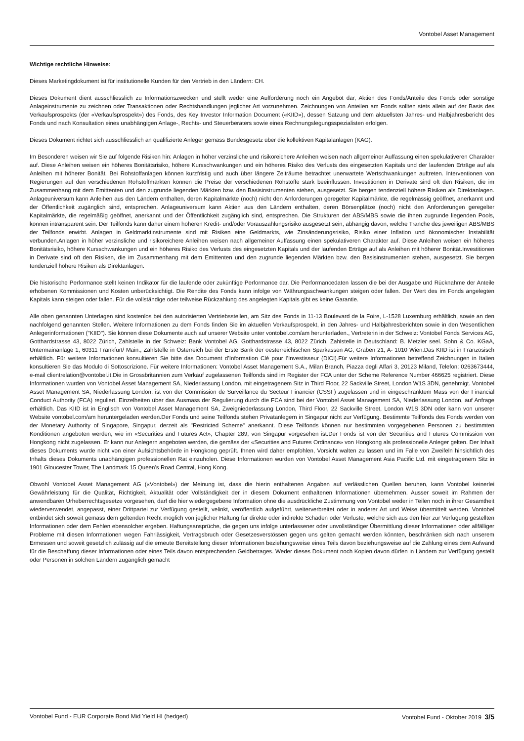Vontobel Asset Management
Wichtige rechtliche Hinweise:
Dieses Marketingdokument ist für institutionelle Kunden für den Vertrieb in den Ländern: CH.
Dieses Dokument dient ausschliesslich zu Informationszwecken und stellt weder eine Aufforderung noch ein Angebot dar, Aktien des Fonds/Anteile des Fonds oder sonstige Anlageinstrumente zu zeichnen oder Transaktionen oder Rechtshandlungen jeglicher Art vorzunehmen. Zeichnungen von Anteilen am Fonds sollten stets allein auf der Basis des Verkaufsprospekts (der «Verkaufsprospekt») des Fonds, des Key Investor Information Document («KIID»), dessen Satzung und dem aktuellsten Jahres- und Halbjahresbericht des Fonds und nach Konsultation eines unabhängigen Anlage-, Rechts- und Steuerberaters sowie eines Rechnungslegungsspezialisten erfolgen.
Dieses Dokument richtet sich ausschliesslich an qualifizierte Anleger gemäss Bundesgesetz über die kollektiven Kapitalanlagen (KAG).
Im Besonderen weisen wir Sie auf folgende Risiken hin: Anlagen in höher verzinsliche und risikoreichere Anleihen weisen nach allgemeiner Auffassung einen spekulativeren Charakter auf. Diese Anleihen weisen ein höheres Bonitätsrisiko, höhere Kursschwankungen und ein höheres Risiko des Verlusts des eingesetzten Kapitals und der laufenden Erträge auf als Anleihen mit höherer Bonität. Bei Rohstoffanlagen können kurzfristig und auch über längere Zeiträume betrachtet unerwartete Wertschwankungen auftreten. Interventionen von Regierungen auf den verschiedenen Rohstoffmärkten können die Preise der verschiedenen Rohstoffe stark beeinflussen. Investitionen in Derivate sind oft den Risiken, die im Zusammenhang mit dem Emittenten und den zugrunde liegenden Märkten bzw. den Basisinstrumenten stehen, ausgesetzt. Sie bergen tendenziell höhere Risiken als Direktanlagen. Anlageuniversum kann Anleihen aus den Ländern enthalten, deren Kapitalmärkte (noch) nicht den Anforderungen geregelter Kapitalmärkte, die regelmässig geöffnet, anerkannt und der Öffentlichkeit zugänglich sind, entsprechen. Anlageuniversum kann Aktien aus den Ländern enthalten, deren Börsenplätze (noch) nicht den Anforderungen geregelter Kapitalmärkte, die regelmäßig geöffnet, anerkannt und der Öffentlichkeit zugänglich sind, entsprechen. Die Strukturen der ABS/MBS sowie die ihnen zugrunde liegenden Pools, können intransparent sein. Der Teilfonds kann daher einem höheren Kredit- und/oder Vorauszahlungsrisiko ausgesetzt sein, abhängig davon, welche Tranche des jeweiligen ABS/MBS der Teilfonds erwirbt. Anlagen in Geldmarktinstrumente sind mit Risiken eine Geldmarkts, wie Zinsänderungsrisiko, Risiko einer Inflation und ökonomischer Instabilität verbunden.Anlagen in höher verzinsliche und risikoreichere Anleihen weisen nach allgemeiner Auffassung einen spekulativeren Charakter auf. Diese Anleihen weisen ein höheres Bonitätsrisiko, höhere Kursschwankungen und ein höheres Risiko des Verlusts des eingesetzten Kapitals und der laufenden Erträge auf als Anleihen mit höherer Bonität.Investitionen in Derivate sind oft den Risiken, die im Zusammenhang mit dem Emittenten und den zugrunde liegenden Märkten bzw. den Basisinstrumenten stehen, ausgesetzt. Sie bergen tendenziell höhere Risiken als Direktanlagen.
Die historische Performance stellt keinen Indikator für die laufende oder zukünftige Performance dar. Die Performancedaten lassen die bei der Ausgabe und Rücknahme der Anteile erhobenen Kommissionen und Kosten unberücksichtigt. Die Rendite des Fonds kann infolge von Währungsschwankungen steigen oder fallen. Der Wert des im Fonds angelegten Kapitals kann steigen oder fallen. Für die vollständige oder teilweise Rückzahlung des angelegten Kapitals gibt es keine Garantie.
Alle oben genannten Unterlagen sind kostenlos bei den autorisierten Vertriebsstellen, am Sitz des Fonds in 11-13 Boulevard de la Foire, L-1528 Luxemburg erhältlich, sowie an den nachfolgend genannten Stellen. Weitere Informationen zu dem Fonds finden Sie im aktuellen Verkaufsprospekt, in den Jahres- und Halbjahresberichten sowie in den Wesentlichen Anlegerinformationen ("KIID"). Sie können diese Dokumente auch auf unserer Website unter vontobel.com/am herunterladen., Vertreterin in der Schweiz: Vontobel Fonds Services AG, Gotthardstrasse 43, 8022 Zürich, Zahlstelle in der Schweiz: Bank Vontobel AG, Gotthardstrasse 43, 8022 Zürich, Zahlstelle in Deutschland: B. Metzler seel. Sohn & Co. KGaA, Untermainanlage 1, 60311 Frankfurt/ Main., Zahlstelle in Österreich bei der Erste Bank der oesterreichischen Sparkassen AG, Graben 21, A- 1010 Wien.Das KIID ist in Französisch erhältlich. Für weitere Informationen konsultieren Sie bitte das Document d’Information Clé pour l’Investisseur (DICI).Für weitere Informationen betreffend Zeichnungen in Italien konsultieren Sie das Modulo di Sottoscrizione. Für weitere Informationen: Vontobel Asset Management S.A., Milan Branch, Piazza degli Affari 3, 20123 Miland, Telefon: 0263673444, e-mail clientrelation@vontobel.it.Die in Grossbritannien zum Verkauf zugelassenen Teilfonds sind im Register der FCA unter der Scheme Reference Number 466625 registriert. Diese Informationen wurden von Vontobel Asset Management SA, Niederlassung London, mit eingetragenem Sitz in Third Floor, 22 Sackville Street, London W1S 3DN, genehmigt. Vontobel Asset Management SA, Niederlassung London, ist von der Commission de Surveillance du Secteur Financier (CSSF) zugelassen und in eingeschränktem Mass von der Financial Conduct Authority (FCA) reguliert. Einzelheiten über das Ausmass der Regulierung durch die FCA sind bei der Vontobel Asset Management SA, Niederlassung London, auf Anfrage erhältlich. Das KIID ist in Englisch von Vontobel Asset Management SA, Zweigniederlassung London, Third Floor, 22 Sackville Street, London W1S 3DN oder kann von unserer Website vontobel.com/am heruntergeladen werden.Der Fonds und seine Teilfonds stehen Privatanlegern in Singapur nicht zur Verfügung. Bestimmte Teilfonds des Fonds werden von der Monetary Authority of Singapore, Singapur, derzeit als "Restricted Scheme" anerkannt. Diese Teilfonds können nur bestimmten vorgegebenen Personen zu bestimmten Konditionen angeboten werden, wie im «Securities and Futures Act», Chapter 289, von Singapur vorgesehen ist.Der Fonds ist von der Securities and Futures Commission von Hongkong nicht zugelassen. Er kann nur Anlegern angeboten werden, die gemäss der «Securities and Futures Ordinance» von Hongkong als professionelle Anleger gelten. Der Inhalt dieses Dokuments wurde nicht von einer Aufsichtsbehörde in Hongkong geprüft. Ihnen wird daher empfohlen, Vorsicht walten zu lassen und im Falle von Zweifeln hinsichtlich des Inhalts dieses Dokuments unabhängigen professionellen Rat einzuholen. Diese Informationen wurden von Vontobel Asset Management Asia Pacific Ltd. mit eingetragenem Sitz in 1901 Gloucester Tower, The Landmark 15 Queen’s Road Central, Hong Kong.
Obwohl Vontobel Asset Management AG («Vontobel») der Meinung ist, dass die hierin enthaltenen Angaben auf verlässlichen Quellen beruhen, kann Vontobel keinerlei Gewährleistung für die Qualität, Richtigkeit, Aktualität oder Vollständigkeit der in diesem Dokument enthaltenen Informationen übernehmen. Ausser soweit im Rahmen der anwendbaren Urheberrechtsgesetze vorgesehen, darf die hier wiedergegebene Information ohne die ausdrückliche Zustimmung von Vontobel weder in Teilen noch in ihrer Gesamtheit wiederverwendet, angepasst, einer Drittpartei zur Verfügung gestellt, velinkt, veröffentlich aufgeführt, weiterverbreitet oder in anderer Art und Weise übermittelt werden. Vontobel entbindet sich soweit gemäss dem geltenden Recht möglich von jeglicher Haftung für direkte oder indirekte Schäden oder Verluste, welche sich aus den hier zur Verfügung gestellten Informationen oder dem Fehlen ebensolcher ergeben. Haftungsansprüche, die gegen uns infolge unterlassener oder unvollständiger Übermittlung dieser Informationen oder allfälliger Probleme mit diesen Informationen wegen Fahrlässigkeit, Vertragsbruch oder Gesetzesverstössen gegen uns gelten gemacht werden könnten, beschränken sich nach unserem Ermessen und soweit gesetzlich zulässig auf die erneute Bereitstellung dieser Informationen beziehungsweise eines Teils davon beziehungsweise auf die Zahlung eines dem Aufwand für die Beschaffung dieser Informationen oder eines Teils davon entsprechenden Geldbetrages. Weder dieses Dokument noch Kopien davon dürfen in Ländern zur Verfügung gestellt oder Personen in solchen Ländern zugänglich gemacht
Vontobel Fund - EUR Corporate Bond Mid Yield HI (hedged) Vontobel Fund - Oktober 2019 3/5